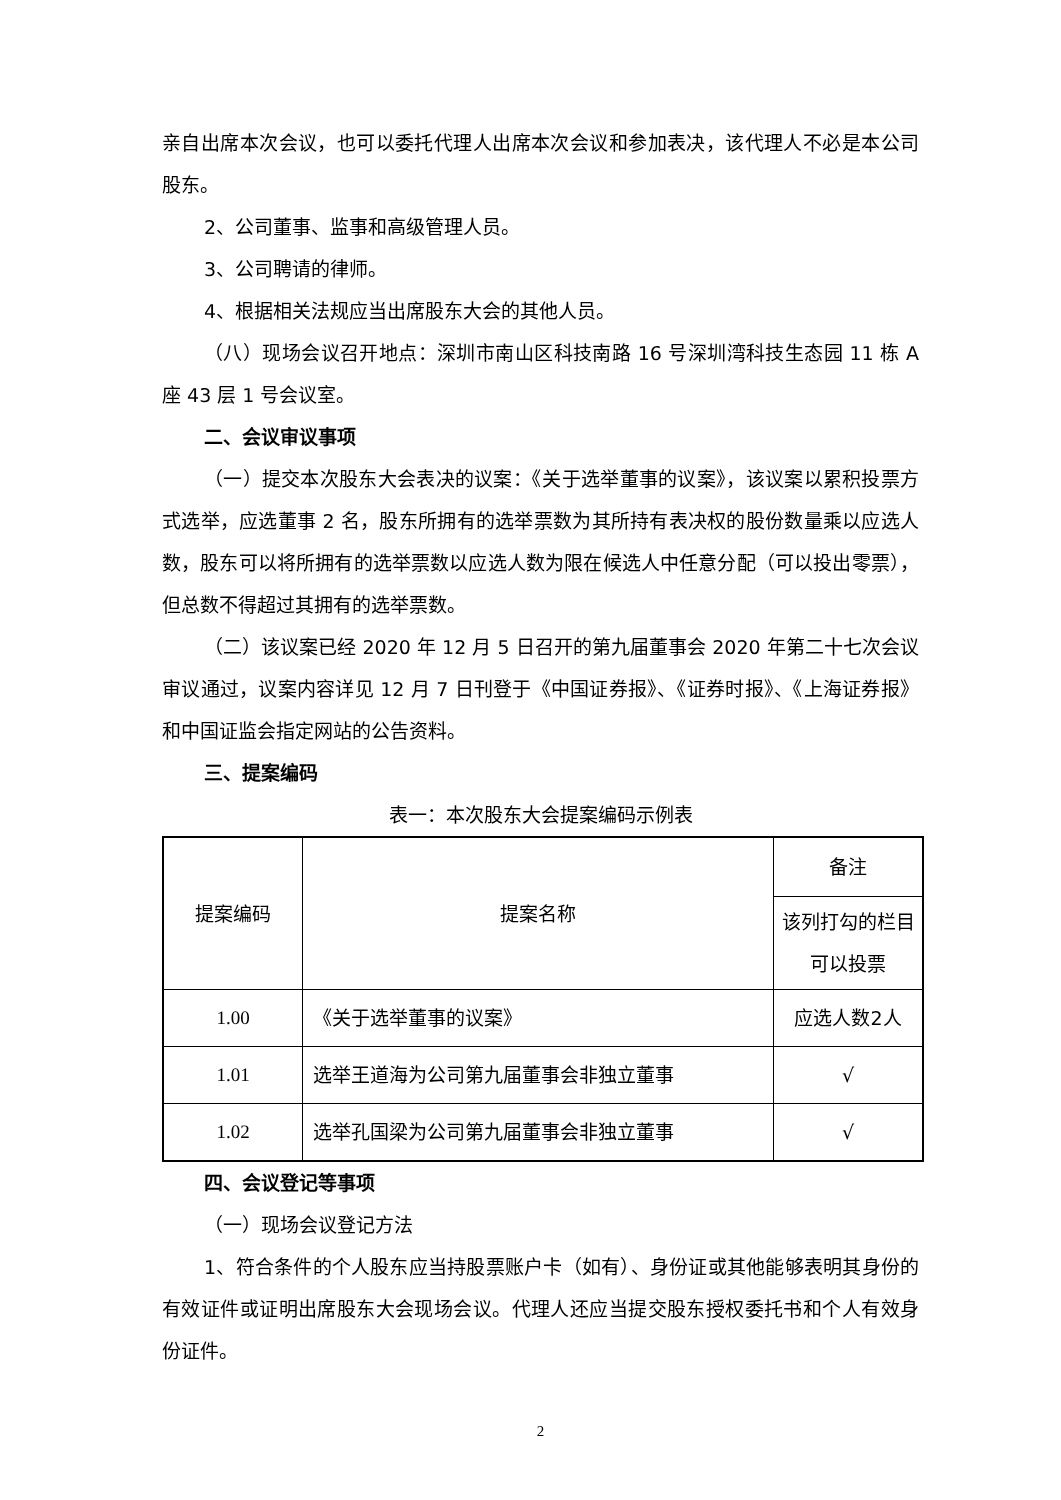亲自出席本次会议，也可以委托代理人出席本次会议和参加表决，该代理人不必是本公司股东。
2、公司董事、监事和高级管理人员。
3、公司聘请的律师。
4、根据相关法规应当出席股东大会的其他人员。
（八）现场会议召开地点：深圳市南山区科技南路 16 号深圳湾科技生态园 11 栋 A 座 43 层 1 号会议室。
二、会议审议事项
（一）提交本次股东大会表决的议案：《关于选举董事的议案》，该议案以累积投票方式选举，应选董事 2 名，股东所拥有的选举票数为其所持有表决权的股份数量乘以应选人数，股东可以将所拥有的选举票数以应选人数为限在候选人中任意分配（可以投出零票），但总数不得超过其拥有的选举票数。
（二）该议案已经 2020 年 12 月 5 日召开的第九届董事会 2020 年第二十七次会议审议通过，议案内容详见 12 月 7 日刊登于《中国证券报》、《证券时报》、《上海证券报》和中国证监会指定网站的公告资料。
三、提案编码
表一：本次股东大会提案编码示例表
| 提案编码 | 提案名称 | 备注 |
| | | 该列打勾的栏目可以投票 |
| 1.00 | 《关于选举董事的议案》 | 应选人数2人 |
| 1.01 | 选举王道海为公司第九届董事会非独立董事 | √ |
| 1.02 | 选举孔国梁为公司第九届董事会非独立董事 | √ |
四、会议登记等事项
（一）现场会议登记方法
1、符合条件的个人股东应当持股票账户卡（如有）、身份证或其他能够表明其身份的有效证件或证明出席股东大会现场会议。代理人还应当提交股东授权委托书和个人有效身份证件。
2